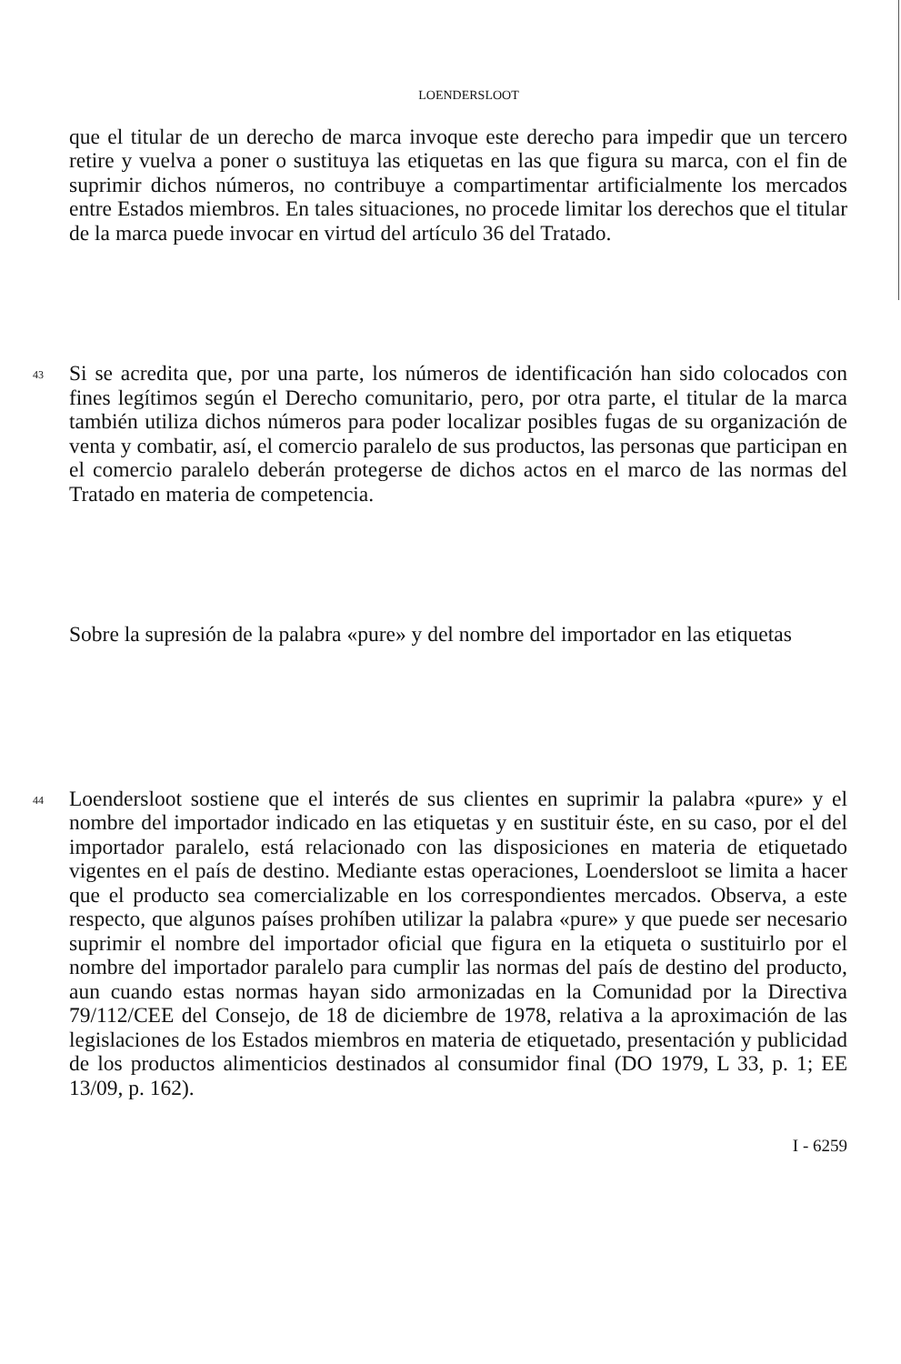LOENDERSLOOT
que el titular de un derecho de marca invoque este derecho para impedir que un tercero retire y vuelva a poner o sustituya las etiquetas en las que figura su marca, con el fin de suprimir dichos números, no contribuye a compartimentar artificialmente los mercados entre Estados miembros. En tales situaciones, no procede limitar los derechos que el titular de la marca puede invocar en virtud del artículo 36 del Tratado.
43
Si se acredita que, por una parte, los números de identificación han sido colocados con fines legítimos según el Derecho comunitario, pero, por otra parte, el titular de la marca también utiliza dichos números para poder localizar posibles fugas de su organización de venta y combatir, así, el comercio paralelo de sus productos, las personas que participan en el comercio paralelo deberán protegerse de dichos actos en el marco de las normas del Tratado en materia de competencia.
Sobre la supresión de la palabra «pure» y del nombre del importador en las etiquetas
44
Loendersloot sostiene que el interés de sus clientes en suprimir la palabra «pure» y el nombre del importador indicado en las etiquetas y en sustituir éste, en su caso, por el del importador paralelo, está relacionado con las disposiciones en materia de etiquetado vigentes en el país de destino. Mediante estas operaciones, Loendersloot se limita a hacer que el producto sea comercializable en los correspondientes mercados. Observa, a este respecto, que algunos países prohíben utilizar la palabra «pure» y que puede ser necesario suprimir el nombre del importador oficial que figura en la etiqueta o sustituirlo por el nombre del importador paralelo para cumplir las normas del país de destino del producto, aun cuando estas normas hayan sido armonizadas en la Comunidad por la Directiva 79/112/CEE del Consejo, de 18 de diciembre de 1978, relativa a la aproximación de las legislaciones de los Estados miembros en materia de etiquetado, presentación y publicidad de los productos alimenticios destinados al consumidor final (DO 1979, L 33, p. 1; EE 13/09, p. 162).
I - 6259